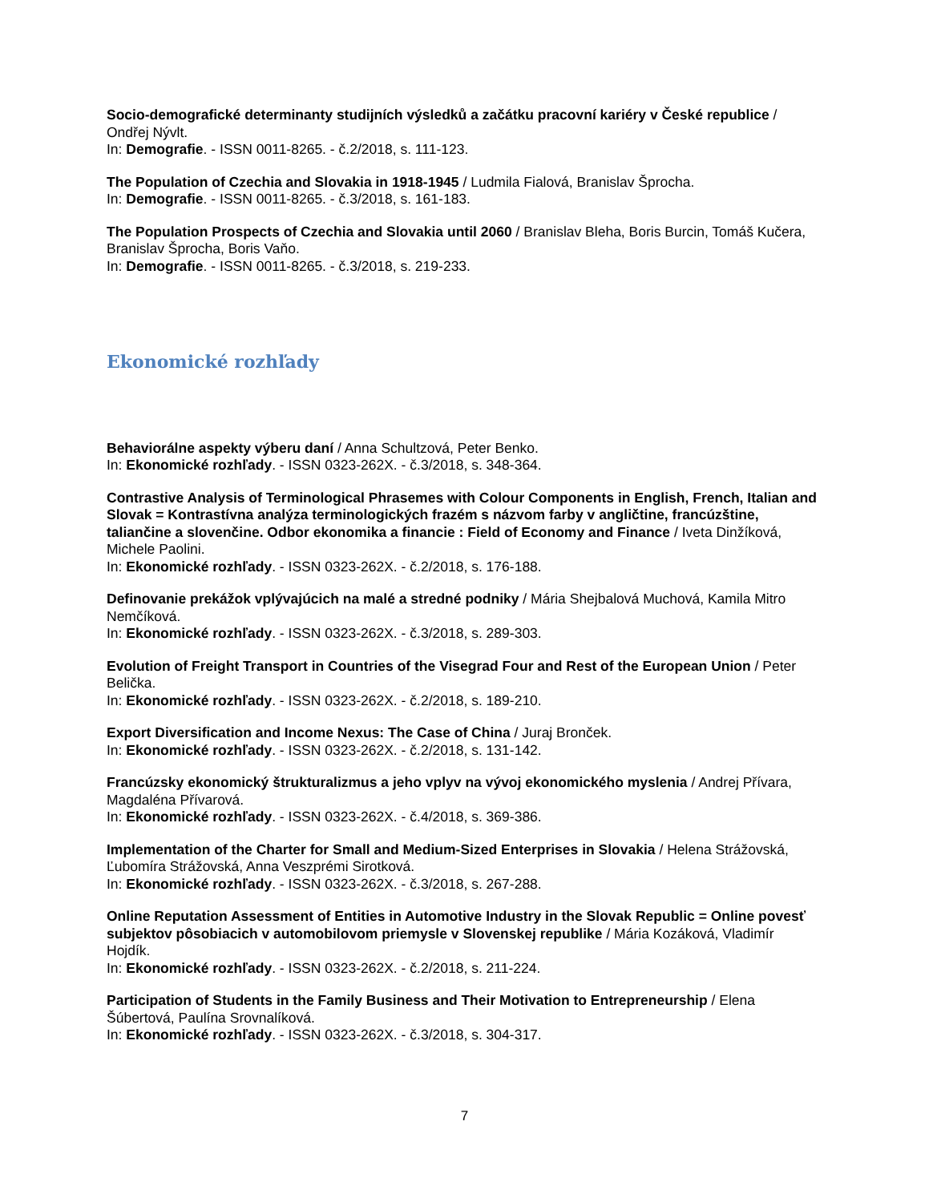Socio-demografické determinanty studijních výsledků a začátku pracovní kariéry v České republice / Ondřej Nývlt.
In: Demografie. - ISSN 0011-8265. - č.2/2018, s. 111-123.
The Population of Czechia and Slovakia in 1918-1945 / Ludmila Fialová, Branislav Šprocha.
In: Demografie. - ISSN 0011-8265. - č.3/2018, s. 161-183.
The Population Prospects of Czechia and Slovakia until 2060 / Branislav Bleha, Boris Burcin, Tomáš Kučera, Branislav Šprocha, Boris Vaňo.
In: Demografie. - ISSN 0011-8265. - č.3/2018, s. 219-233.
Ekonomické rozhľady
Behaviorálne aspekty výberu daní / Anna Schultzová, Peter Benko.
In: Ekonomické rozhľady. - ISSN 0323-262X. - č.3/2018, s. 348-364.
Contrastive Analysis of Terminological Phrasemes with Colour Components in English, French, Italian and Slovak = Kontrastívna analýza terminologických frazém s názvom farby v angličtine, francúzštine, taliančine a slovenčine. Odbor ekonomika a financie : Field of Economy and Finance / Iveta Dinžíková, Michele Paolini.
In: Ekonomické rozhľady. - ISSN 0323-262X. - č.2/2018, s. 176-188.
Definovanie prekážok vplývajúcich na malé a stredné podniky / Mária Shejbalová Muchová, Kamila Mitro Nemčíková.
In: Ekonomické rozhľady. - ISSN 0323-262X. - č.3/2018, s. 289-303.
Evolution of Freight Transport in Countries of the Visegrad Four and Rest of the European Union / Peter Belička.
In: Ekonomické rozhľady. - ISSN 0323-262X. - č.2/2018, s. 189-210.
Export Diversification and Income Nexus: The Case of China / Juraj Bronček.
In: Ekonomické rozhľady. - ISSN 0323-262X. - č.2/2018, s. 131-142.
Francúzsky ekonomický štrukturalizmus a jeho vplyv na vývoj ekonomického myslenia / Andrej Přívara, Magdaléna Přívarová.
In: Ekonomické rozhľady. - ISSN 0323-262X. - č.4/2018, s. 369-386.
Implementation of the Charter for Small and Medium-Sized Enterprises in Slovakia / Helena Strážovská, Ľubomíra Strážovská, Anna Veszprémi Sirotková.
In: Ekonomické rozhľady. - ISSN 0323-262X. - č.3/2018, s. 267-288.
Online Reputation Assessment of Entities in Automotive Industry in the Slovak Republic = Online povesť subjektov pôsobiacich v automobilovom priemysle v Slovenskej republike / Mária Kozáková, Vladimír Hojdík.
In: Ekonomické rozhľady. - ISSN 0323-262X. - č.2/2018, s. 211-224.
Participation of Students in the Family Business and Their Motivation to Entrepreneurship / Elena Šúbertová, Paulína Srovnalíková.
In: Ekonomické rozhľady. - ISSN 0323-262X. - č.3/2018, s. 304-317.
7